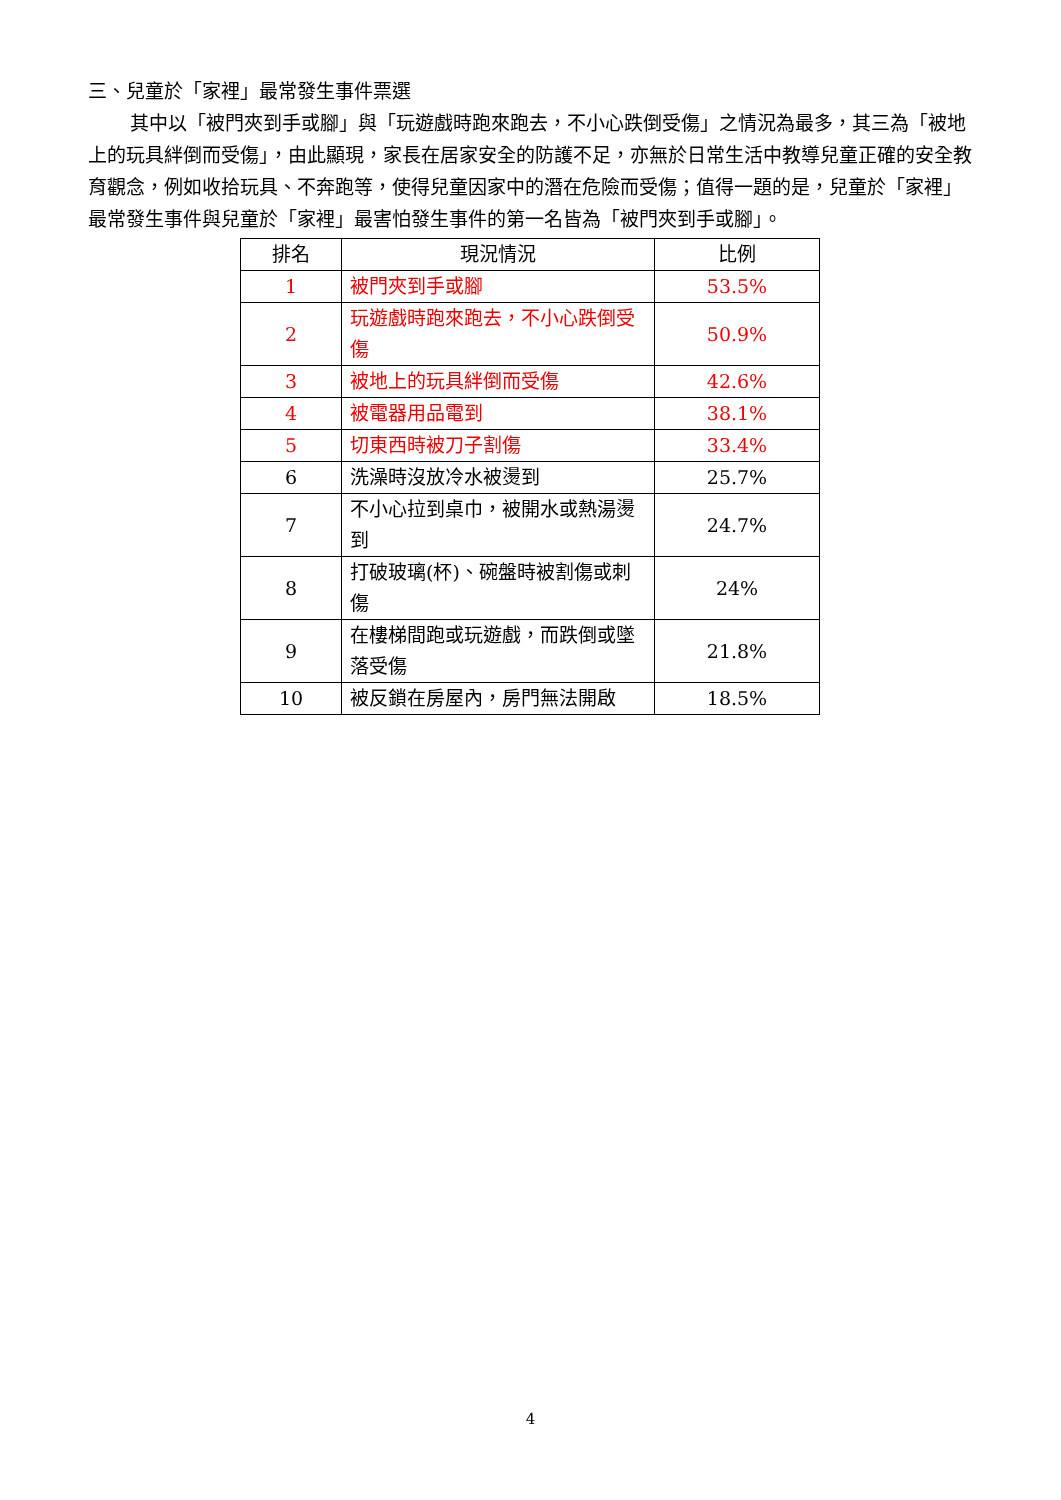三、兒童於「家裡」最常發生事件票選
其中以「被門夾到手或腳」與「玩遊戲時跑來跑去，不小心跌倒受傷」之情況為最多，其三為「被地上的玩具絆倒而受傷」，由此顯現，家長在居家安全的防護不足，亦無於日常生活中教導兒童正確的安全教育觀念，例如收拾玩具、不奔跑等，使得兒童因家中的潛在危險而受傷；值得一題的是，兒童於「家裡」最常發生事件與兒童於「家裡」最害怕發生事件的第一名皆為「被門夾到手或腳」。
| 排名 | 現況情況 | 比例 |
| --- | --- | --- |
| 1 | 被門夾到手或腳 | 53.5% |
| 2 | 玩遊戲時跑來跑去，不小心跌倒受傷 | 50.9% |
| 3 | 被地上的玩具絆倒而受傷 | 42.6% |
| 4 | 被電器用品電到 | 38.1% |
| 5 | 切東西時被刀子割傷 | 33.4% |
| 6 | 洗澡時沒放冷水被燙到 | 25.7% |
| 7 | 不小心拉到桌巾，被開水或熱湯燙到 | 24.7% |
| 8 | 打破玻璃(杯)、碗盤時被割傷或刺傷 | 24% |
| 9 | 在樓梯間跑或玩遊戲，而跌倒或墜落受傷 | 21.8% |
| 10 | 被反鎖在房屋內，房門無法開啟 | 18.5% |
4